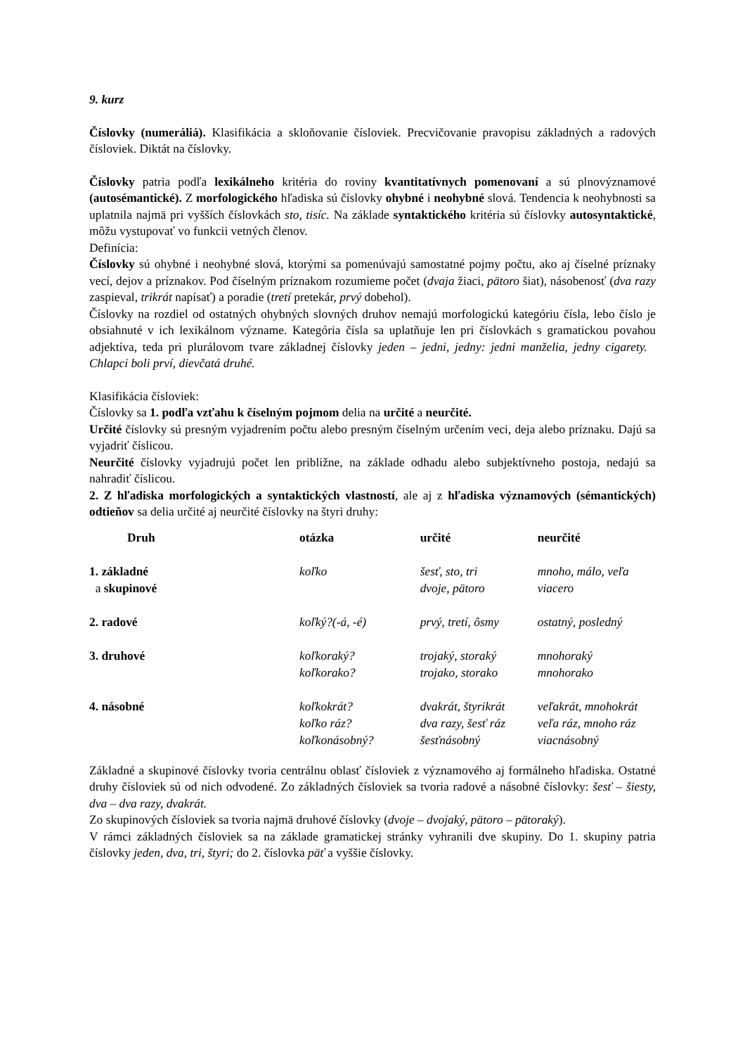9. kurz
Číslovky (numeráliá). Klasifikácia a skloňovanie čísloviek. Precvičovanie pravopisu základných a radových čísloviek. Diktát na číslovky.
Číslovky patria podľa lexikálneho kritéria do roviny kvantitatívnych pomenovaní a sú plnovýznamové (autosémantické). Z morfologického hľadiska sú číslovky ohybné i neohybné slová. Tendencia k neohybnosti sa uplatnila najmä pri vyšších číslovkách sto, tisíc. Na základe syntaktického kritéria sú číslovky autosyntaktické, môžu vystupovať vo funkcii vetných členov.
Definícia:
Číslovky sú ohybné i neohybné slová, ktorými sa pomenúvajú samostatné pojmy počtu, ako aj číselné príznaky vecí, dejov a príznakov. Pod číselným príznakom rozumieme počet (dvaja žiaci, pätoro šiat), násobenosť (dva razy zaspieval, trikrát napísať) a poradie (tretí pretekár, prvý dobehol).
Číslovky na rozdiel od ostatných ohybných slovných druhov nemajú morfologickú kategóriu čísla, lebo číslo je obsiahnuté v ich lexikálnom význame. Kategória čísla sa uplatňuje len pri číslovkách s gramatickou povahou adjektíva, teda pri plurálovom tvare základnej číslovky jeden – jedni, jedny: jedni manželia, jedny cigarety. Chlapci boli prví, dievčatá druhé.
Klasifikácia čísloviek:
Číslovky sa 1. podľa vzťahu k číselným pojmom delia na určité a neurčité.
Určité číslovky sú presným vyjadrením počtu alebo presným číselným určením veci, deja alebo príznaku. Dajú sa vyjadriť číslicou.
Neurčité číslovky vyjadrujú počet len približne, na základe odhadu alebo subjektívneho postoja, nedajú sa nahradiť číslicou.
2. Z hľadiska morfologických a syntaktických vlastností, ale aj z hľadiska významových (sémantických) odtieňov sa delia určité aj neurčité číslovky na štyri druhy:
| Druh | otázka | určité | neurčité |
| --- | --- | --- | --- |
| 1. základné a skupinové | koľko | šesť, sto, tri dvoje, pätoro | mnoho, málo, veľa viacero |
| 2. radové | koľký?(-á, -é) | prvý, tretí, ôsmy | ostatný, posledný |
| 3. druhové | koľkoraký? koľkorako? | trojaký, storaký trojako, storako | mnohoraký mnohorako |
| 4. násobné | koľkokrát? koľko ráz? koľkonásobný? | dvakrát, štyrikrát dva razy, šesť ráz šesťnásobný | veľakrát, mnohokrát veľa ráz, mnoho ráz viacnásobný |
Základné a skupinové číslovky tvoria centrálnu oblasť čísloviek z významového aj formálneho hľadiska. Ostatné druhy čísloviek sú od nich odvodené. Zo základných čísloviek sa tvoria radové a násobné číslovky: šesť – šiesty, dva – dva razy, dvakrát.
Zo skupinových čísloviek sa tvoria najmä druhové číslovky (dvoje – dvojaký, pätoro – pätoraký).
V rámci základných čísloviek sa na základe gramatickej stránky vyhranili dve skupiny. Do 1. skupiny patria číslovky jeden, dva, tri, štyri; do 2. číslovka päť a vyššie číslovky.